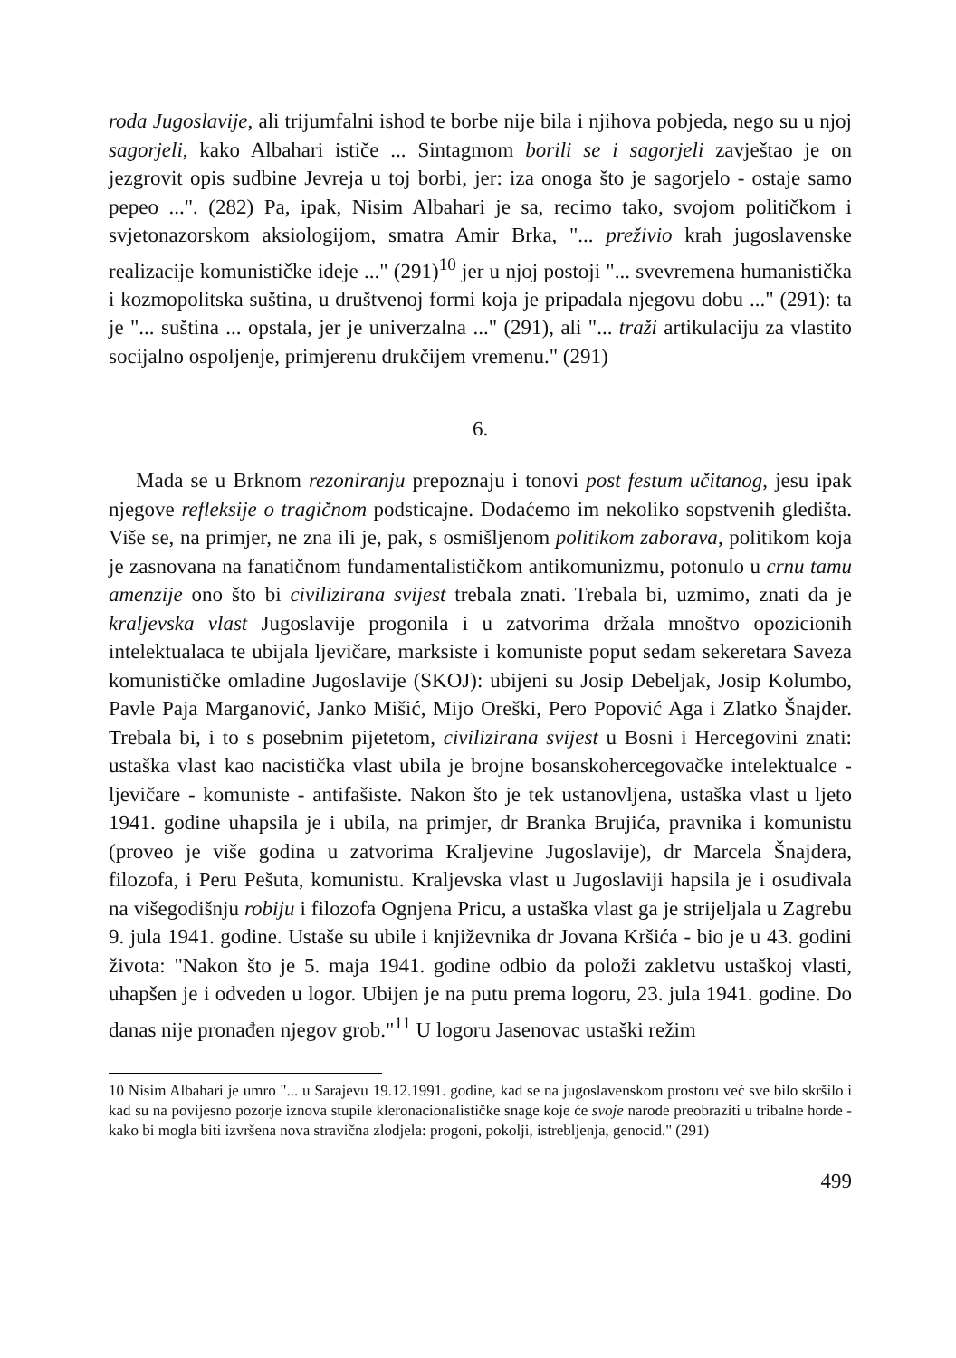roda Jugoslavije, ali trijumfalni ishod te borbe nije bila i njihova pobjeda, nego su u njoj sagorjeli, kako Albahari ističe ... Sintagmom borili se i sagorjeli zavještao je on jezgrovit opis sudbine Jevreja u toj borbi, jer: iza onoga što je sagorjelo - ostaje samo pepeo ...". (282) Pa, ipak, Nisim Albahari je sa, recimo tako, svojom političkom i svjetonazorskom aksiologijom, smatra Amir Brka, "... preživio krah jugoslavenske realizacije komunističke ideje ..." (291)<sup>10</sup> jer u njoj postoji "... svevremena humanistička i kozmopolitska suština, u društvenoj formi koja je pripadala njegovu dobu ..." (291): ta je "... suština ... opstala, jer je univerzalna ..." (291), ali "... traži artikulaciju za vlastito socijalno ospoljenje, primjerenu drukčijem vremenu." (291)
6.
Mada se u Brknom rezoniranju prepoznaju i tonovi post festum učitanog, jesu ipak njegove refleksije o tragičnom podsticajne. Dodaćemo im nekoliko sopstvenih gledišta. Više se, na primjer, ne zna ili je, pak, s osmišljenom politikom zaborava, politikom koja je zasnovana na fanatičnom fundamentalističkom antikomunizmu, potonulo u crnu tamu amenzije ono što bi civilizirana svijest trebala znati. Trebala bi, uzmimo, znati da je kraljevska vlast Jugoslavije progonila i u zatvorima držala mnoštvo opozicionih intelektualaca te ubijala ljevičare, marksiste i komuniste poput sedam sekeretara Saveza komunističke omladine Jugoslavije (SKOJ): ubijeni su Josip Debeljak, Josip Kolumbo, Pavle Paja Marganović, Janko Mišić, Mijo Oreški, Pero Popović Aga i Zlatko Šnajder. Trebala bi, i to s posebnim pijetetom, civilizirana svijest u Bosni i Hercegovini znati: ustaška vlast kao nacistička vlast ubila je brojne bosanskohercegovačke intelektualce - ljevičare - komuniste - antifašiste. Nakon što je tek ustanovljena, ustaška vlast u ljeto 1941. godine uhapsila je i ubila, na primjer, dr Branka Brujića, pravnika i komunistu (proveo je više godina u zatvorima Kraljevine Jugoslavije), dr Marcela Šnajdera, filozofa, i Peru Pešuta, komunistu. Kraljevska vlast u Jugoslaviji hapsila je i osuđivala na višegodišnju robiju i filozofa Ognjena Pricu, a ustaška vlast ga je strijeljala u Zagrebu 9. jula 1941. godine. Ustaše su ubile i književnika dr Jovana Kršića - bio je u 43. godini života: "Nakon što je 5. maja 1941. godine odbio da položi zakletvu ustaškoj vlasti, uhapšen je i odveden u logor. Ubijen je na putu prema logoru, 23. jula 1941. godine. Do danas nije pronađen njegov grob."<sup>11</sup> U logoru Jasenovac ustaški režim
10 Nisim Albahari je umro "... u Sarajevu 19.12.1991. godine, kad se na jugoslavenskom prostoru već sve bilo skršilo i kad su na povijesno pozorje iznova stupile kleronacionalističke snage koje će svoje narode preobraziti u tribalne horde - kako bi mogla biti izvršena nova stravična zlodjela: progoni, pokolji, istrebljenja, genocid." (291)
499